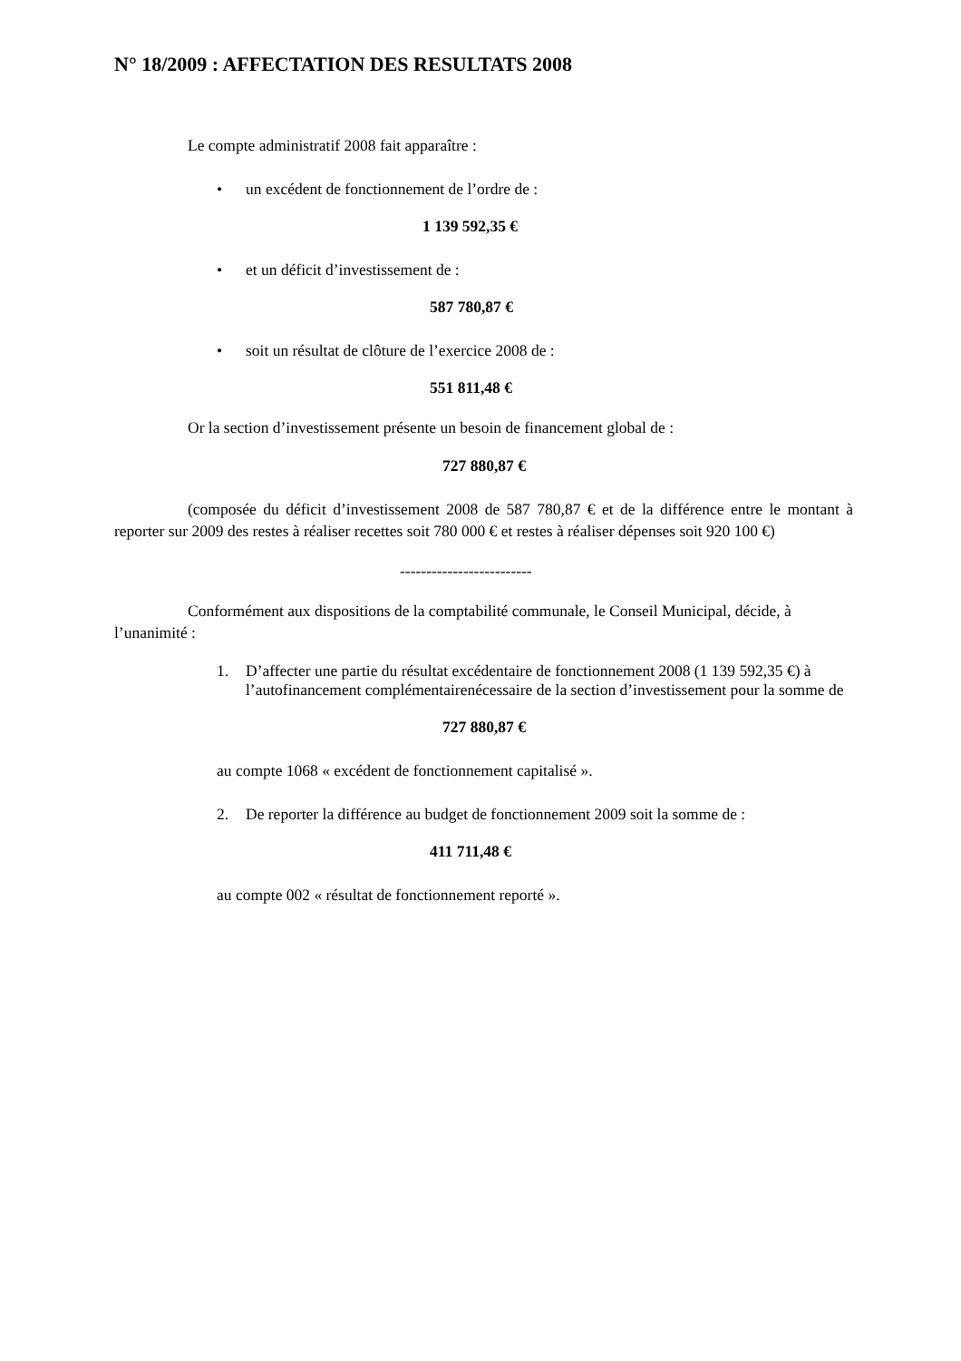N° 18/2009 : AFFECTATION DES RESULTATS 2008
Le compte administratif 2008 fait apparaître :
• un excédent de fonctionnement de l’ordre de :
1 139 592,35 €
• et un déficit d’investissement de :
587 780,87 €
• soit un résultat de clôture de l’exercice 2008 de :
551 811,48 €
Or la section d’investissement présente un besoin de financement global de :
727 880,87 €
(composée du déficit d’investissement 2008 de 587 780,87 € et de la différence entre le montant à reporter sur 2009 des restes à réaliser recettes soit 780 000 € et restes à réaliser dépenses soit 920 100 €)
-------------------------
Conformément aux dispositions de la comptabilité communale, le Conseil Municipal, décide, à l’unanimité :
1. D’affecter une partie du résultat excédentaire de fonctionnement 2008 (1 139 592,35 €) à l’autofinancement complémentairenécessaire de la section d’investissement pour la somme de
727 880,87 €
au compte 1068 « excédent de fonctionnement capitalisé ».
2. De reporter la différence au budget de fonctionnement 2009 soit la somme de :
411 711,48 €
au compte 002 « résultat de fonctionnement reporté ».